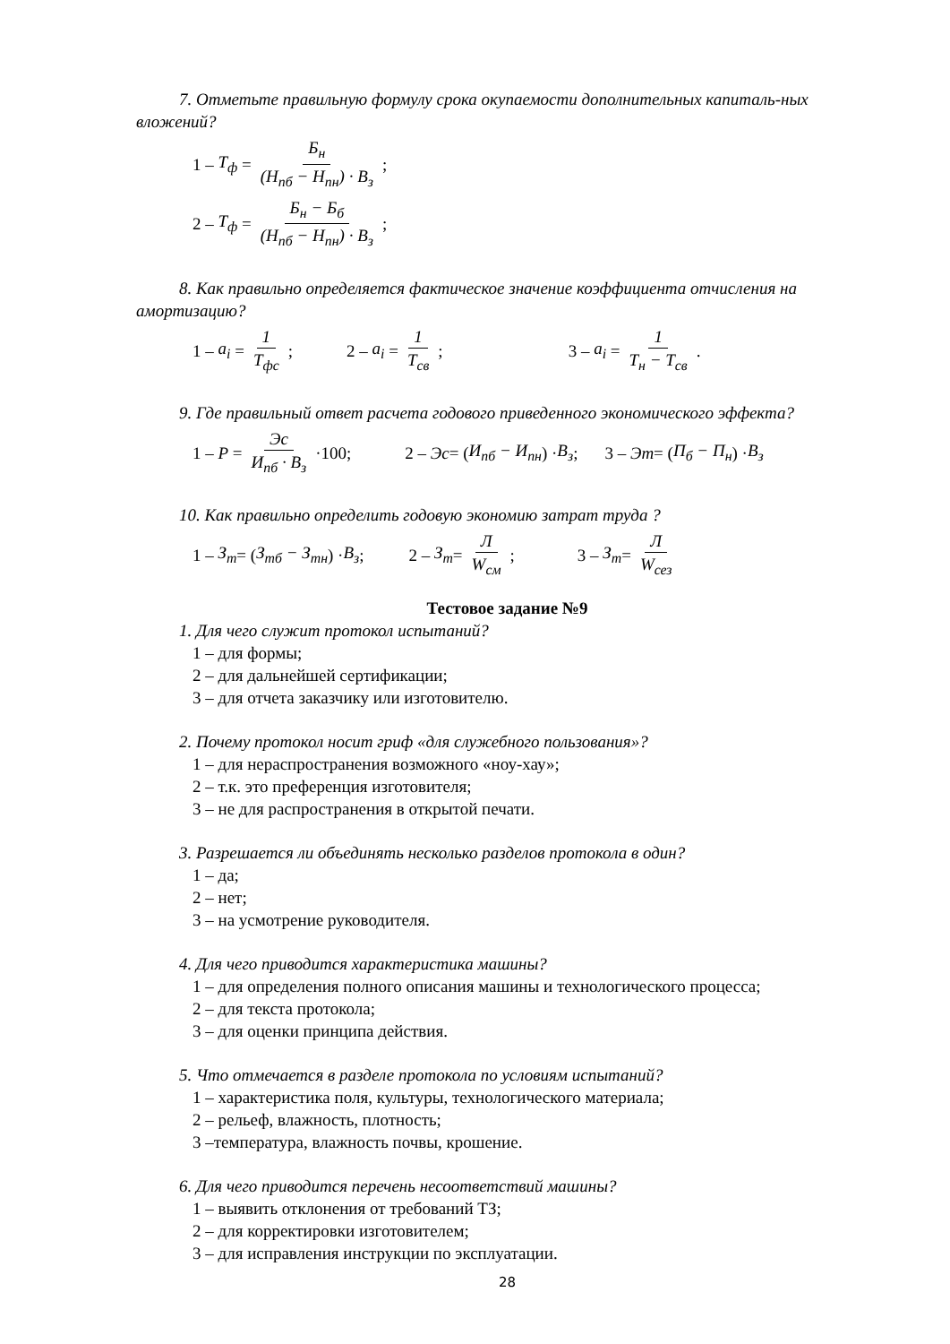7. Отметьте правильную формулу срока окупаемости дополнительных капиталь-ных вложений?
1 – T<sub>ф</sub> = Б<sub>н</sub> (Н<sub>пб</sub> − Н<sub>пн</sub>) · В<sub>з</sub>;
2 – T<sub>ф</sub> = Б<sub>н</sub> − Б<sub>б</sub> (Н<sub>пб</sub> − Н<sub>пн</sub>) · В<sub>з</sub>;
8. Как правильно определяется фактическое значение коэффициента отчисления на амортизацию?
1 – a<sub>i</sub> = 1 T<sub>фс</sub>; 2 – a<sub>i</sub> = 1 T<sub>св</sub>; 3 – a<sub>i</sub> = 1 T<sub>н</sub> − T<sub>св</sub>.
9. Где правильный ответ расчета годового приведенного экономического эффекта?
1 – P = Эс И<sub>пб</sub> · В<sub>з</sub> ·100; 2 – Эс = (И<sub>пб</sub> − И<sub>пн</sub>) · В<sub>з</sub>; 3 – Эт = (П<sub>б</sub> − П<sub>н</sub>) · В<sub>з</sub>
10. Как правильно определить годовую экономию затрат труда ?
1 – З<sub>т</sub> = (З<sub>тб</sub> − З<sub>тн</sub>) · В<sub>з</sub>; 2 – З<sub>т</sub> = Л W<sub>см</sub>; 3 – З<sub>т</sub> = Л W<sub>сез</sub>
Тестовое задание №9
1. Для чего служит протокол испытаний?
1 – для формы;
2 – для дальнейшей сертификации;
3 – для отчета заказчику или изготовителю.
2. Почему протокол носит гриф «для служебного пользования»?
1 – для нераспространения возможного «ноу-хау»;
2 – т.к. это преференция изготовителя;
3 – не для распространения в открытой печати.
3. Разрешается ли объединять несколько разделов протокола в один?
1 – да;
2 – нет;
3 – на усмотрение руководителя.
4. Для чего приводится характеристика машины?
1 – для определения полного описания машины и технологического процесса;
2 – для текста протокола;
3 – для оценки принципа действия.
5. Что отмечается в разделе протокола по условиям испытаний?
1 – характеристика поля, культуры, технологического материала;
2 – рельеф, влажность, плотность;
3 –температура, влажность почвы, крошение.
6. Для чего приводится перечень несоответствий машины?
1 – выявить отклонения от требований ТЗ;
2 – для корректировки изготовителем;
3 – для исправления инструкции по эксплуатации.
28